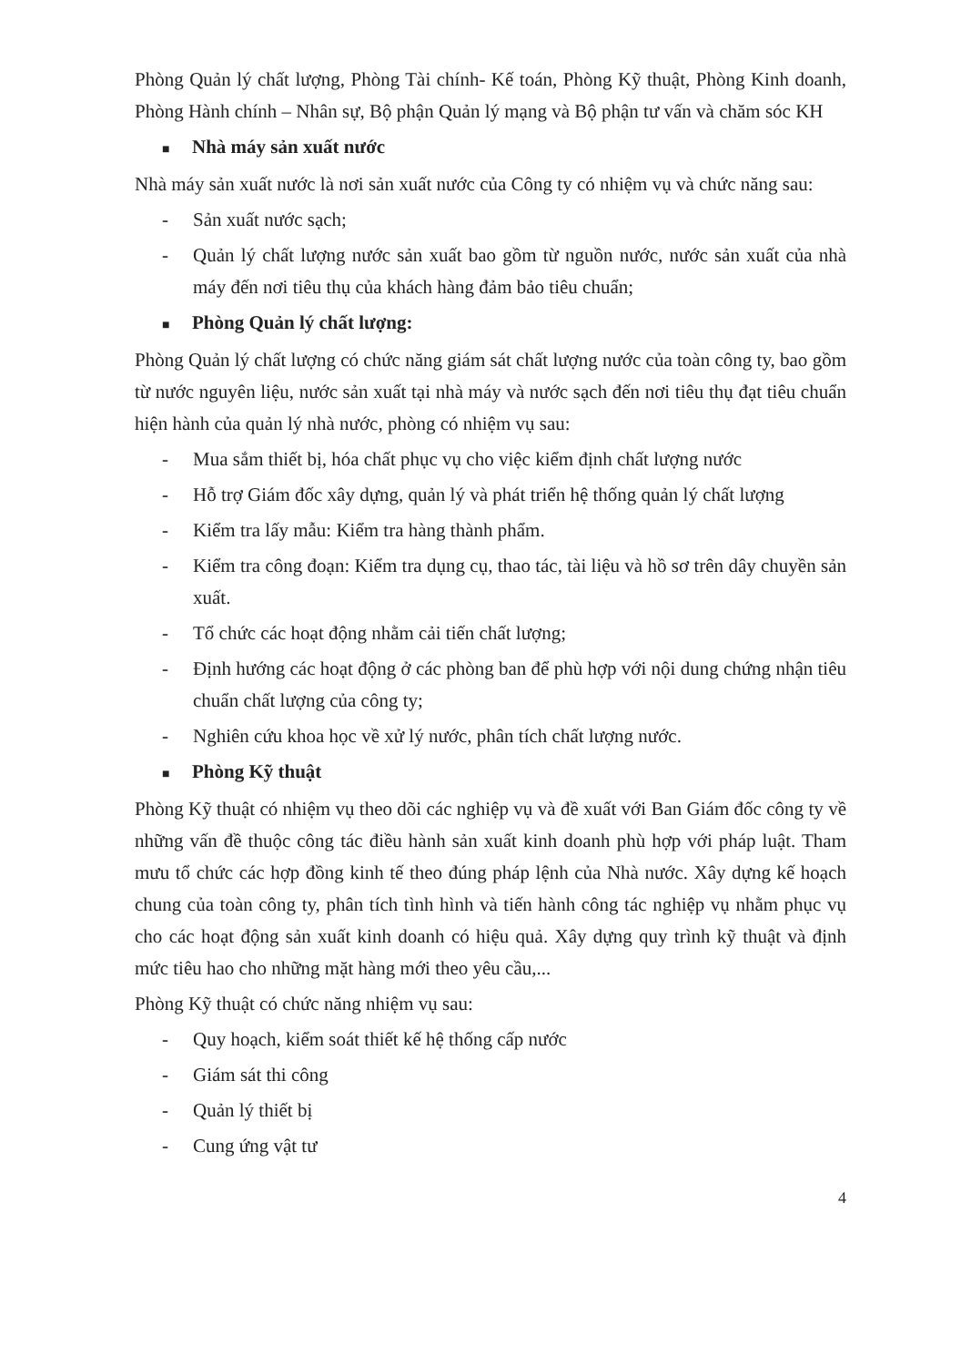Phòng Quản lý chất lượng, Phòng Tài chính- Kế toán, Phòng Kỹ thuật, Phòng Kinh doanh, Phòng Hành chính – Nhân sự, Bộ phận Quản lý mạng và Bộ phận tư vấn và chăm sóc KH
■ Nhà máy sản xuất nước
Nhà máy sản xuất nước là nơi sản xuất nước của Công ty có nhiệm vụ và chức năng sau:
- Sản xuất nước sạch;
- Quản lý chất lượng nước sản xuất bao gồm từ nguồn nước, nước sản xuất của nhà máy đến nơi tiêu thụ của khách hàng đảm bảo tiêu chuẩn;
■ Phòng Quản lý chất lượng:
Phòng Quản lý chất lượng có chức năng giám sát chất lượng nước của toàn công ty, bao gồm từ nước nguyên liệu, nước sản xuất tại nhà máy và nước sạch đến nơi tiêu thụ đạt tiêu chuẩn hiện hành của quản lý nhà nước, phòng có nhiệm vụ sau:
- Mua sắm thiết bị, hóa chất phục vụ cho việc kiểm định chất lượng nước
- Hỗ trợ Giám đốc xây dựng, quản lý và phát triển hệ thống quản lý chất lượng
- Kiểm tra lấy mẫu: Kiểm tra hàng thành phẩm.
- Kiểm tra công đoạn: Kiểm tra dụng cụ, thao tác, tài liệu và hồ sơ trên dây chuyền sản xuất.
- Tổ chức các hoạt động nhằm cải tiến chất lượng;
- Định hướng các hoạt động ở các phòng ban để phù hợp với nội dung chứng nhận tiêu chuẩn chất lượng của công ty;
- Nghiên cứu khoa học về xử lý nước, phân tích chất lượng nước.
■ Phòng Kỹ thuật
Phòng Kỹ thuật có nhiệm vụ theo dõi các nghiệp vụ và đề xuất với Ban Giám đốc công ty về những vấn đề thuộc công tác điều hành sản xuất kinh doanh phù hợp với pháp luật. Tham mưu tổ chức các hợp đồng kinh tế theo đúng pháp lệnh của Nhà nước. Xây dựng kế hoạch chung của toàn công ty, phân tích tình hình và tiến hành công tác nghiệp vụ nhằm phục vụ cho các hoạt động sản xuất kinh doanh có hiệu quả. Xây dựng quy trình kỹ thuật và định mức tiêu hao cho những mặt hàng mới theo yêu cầu,...
Phòng Kỹ thuật có chức năng nhiệm vụ sau:
- Quy hoạch, kiểm soát thiết kế hệ thống cấp nước
- Giám sát thi công
- Quản lý thiết bị
- Cung ứng vật tư
4